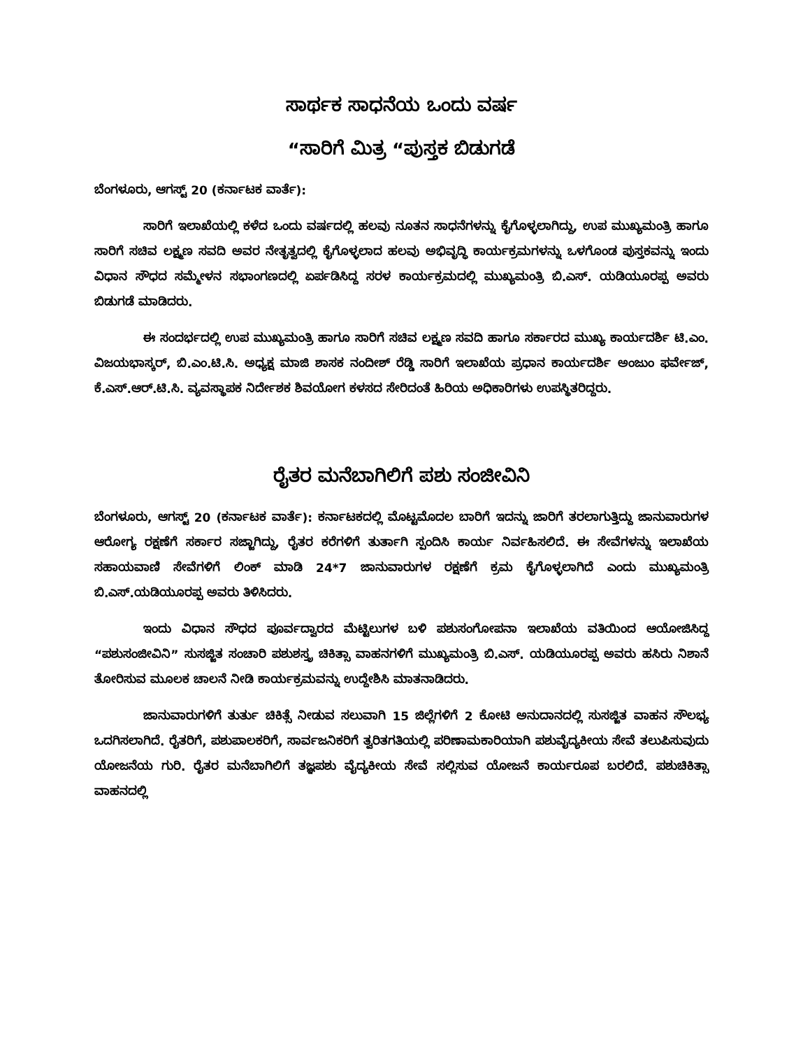ಸಾರ್ಥಕ ಸಾಧನೆಯ ಒಂದು ವರ್ಷ
“ಸಾರಿಗೆ ಮಿತ್ರ “ಪುಸ್ತಕ ಬಿಡುಗಡೆ
ಬೆಂಗಳೂರು, ಆಗಸ್ಟ್ 20 (ಕರ್ನಾಟಕ ವಾರ್ತೆ):
ಸಾರಿಗೆ ಇಲಾಖೆಯಲ್ಲಿ ಕಳೆದ ಒಂದು ವರ್ಷದಲ್ಲಿ ಹಲವು ನೂತನ ಸಾಧನೆಗಳನ್ನು ಕೈಗೊಳ್ಳಲಾಗಿದ್ದು, ಉಪ ಮುಖ್ಯಮಂತ್ರಿ ಹಾಗೂ ಸಾರಿಗೆ ಸಚಿವ ಲಕ್ಷ್ಮಣ ಸವದಿ ಅವರ ನೇತೃತ್ವದಲ್ಲಿ ಕೈಗೊಳ್ಳಲಾದ ಹಲವು ಅಭಿವೃದ್ಧಿ ಕಾರ್ಯಕ್ರಮಗಳನ್ನು ಒಳಗೊಂಡ ಪುಸ್ತಕವನ್ನು ಇಂದು ವಿಧಾನ ಸೌಧದ ಸಮ್ಮೇಳನ ಸಭಾಂಗಣದಲ್ಲಿ ಏರ್ಪಡಿಸಿದ್ದ ಸರಳ ಕಾರ್ಯಕ್ರಮದಲ್ಲಿ ಮುಖ್ಯಮಂತ್ರಿ ಬಿ.ಎಸ್. ಯಡಿಯೂರಪ್ಪ ಅವರು ಬಿಡುಗಡೆ ಮಾಡಿದರು.
ಈ ಸಂದರ್ಭದಲ್ಲಿ ಉಪ ಮುಖ್ಯಮಂತ್ರಿ ಹಾಗೂ ಸಾರಿಗೆ ಸಚಿವ ಲಕ್ಷ್ಮಣ ಸವದಿ ಹಾಗೂ ಸರ್ಕಾರದ ಮುಖ್ಯ ಕಾರ್ಯದರ್ಶಿ ಟಿ.ಎಂ. ವಿಜಯಭಾಸ್ಕರ್, ಬಿ.ಎಂ.ಟಿ.ಸಿ. ಅಧ್ಯಕ್ಷ ಮಾಜಿ ಶಾಸಕ ನಂದೀಶ್ ರೆಡ್ಡಿ ಸಾರಿಗೆ ಇಲಾಖೆಯ ಪ್ರಧಾನ ಕಾರ್ಯದರ್ಶಿ ಅಂಜುಂ ಫರ್ವೇಜ್, ಕೆ.ಎಸ್.ಆರ್.ಟಿ.ಸಿ. ವ್ಯವಸ್ಥಾಪಕ ನಿರ್ದೇಶಕ ಶಿವಯೋಗ ಕಳಸದ ಸೇರಿದಂತೆ ಹಿರಿಯ ಅಧಿಕಾರಿಗಳು ಉಪಸ್ಥಿತರಿದ್ದರು.
ರೈತರ ಮನೆಬಾಗಿಲಿಗೆ ಪಶು ಸಂಜೀವಿನಿ
ಬೆಂಗಳೂರು, ಆಗಸ್ಟ್ 20 (ಕರ್ನಾಟಕ ವಾರ್ತೆ): ಕರ್ನಾಟಕದಲ್ಲಿ ಮೊಟ್ಟಮೊದಲ ಬಾರಿಗೆ ಇದನ್ನು ಜಾರಿಗೆ ತರಲಾಗುತ್ತಿದ್ದು ಜಾನುವಾರುಗಳ ಆರೋಗ್ಯ ರಕ್ಷಣೆಗೆ ಸರ್ಕಾರ ಸಜ್ಜಾಗಿದ್ದು, ರೈತರ ಕರೆಗಳಿಗೆ ತುರ್ತಾಗಿ ಸ್ಪಂದಿಸಿ ಕಾರ್ಯ ನಿರ್ವಹಿಸಲಿದೆ. ಈ ಸೇವೆಗಳನ್ನು ಇಲಾಖೆಯ ಸಹಾಯವಾಣಿ ಸೇವೆಗಳಿಗೆ ಲಿಂಕ್ ಮಾಡಿ 24*7 ಜಾನುವಾರುಗಳ ರಕ್ಷಣೆಗೆ ಕ್ರಮ ಕೈಗೊಳ್ಳಲಾಗಿದೆ ಎಂದು ಮುಖ್ಯಮಂತ್ರಿ ಬಿ.ಎಸ್.ಯಡಿಯೂರಪ್ಪ ಅವರು ತಿಳಿಸಿದರು.
ಇಂದು ವಿಧಾನ ಸೌಧದ ಪೂರ್ವದ್ವಾರದ ಮೆಟ್ಟಿಲುಗಳ ಬಳಿ ಪಶುಸಂಗೋಪನಾ ಇಲಾಖೆಯ ವತಿಯಿಂದ ಆಯೋಜಿಸಿದ್ದ “ಪಶುಸಂಜೀವಿನಿ” ಸುಸಜ್ಜಿತ ಸಂಚಾರಿ ಪಶುಶಸ್ತ್ರ ಚಿಕಿತ್ಸಾ ವಾಹನಗಳಿಗೆ ಮುಖ್ಯಮಂತ್ರಿ ಬಿ.ಎಸ್. ಯಡಿಯೂರಪ್ಪ ಅವರು ಹಸಿರು ನಿಶಾನೆ ತೋರಿಸುವ ಮೂಲಕ ಚಾಲನೆ ನೀಡಿ ಕಾರ್ಯಕ್ರಮವನ್ನು ಉದ್ದೇಶಿಸಿ ಮಾತನಾಡಿದರು.
ಜಾನುವಾರುಗಳಿಗೆ ತುರ್ತು ಚಿಕಿತ್ಸೆ ನೀಡುವ ಸಲುವಾಗಿ 15 ಜಿಲ್ಲೆಗಳಿಗೆ 2 ಕೋಟಿ ಅನುದಾನದಲ್ಲಿ ಸುಸಜ್ಜಿತ ವಾಹನ ಸೌಲಭ್ಯ ಒದಗಿಸಲಾಗಿದೆ. ರೈತರಿಗೆ, ಪಶುಪಾಲಕರಿಗೆ, ಸಾರ್ವಜನಿಕರಿಗೆ ತ್ವರಿತಗತಿಯಲ್ಲಿ ಪರಿಣಾಮಕಾರಿಯಾಗಿ ಪಶುವೈದ್ಯಕೀಯ ಸೇವೆ ತಲುಪಿಸುವುದು ಯೋಜನೆಯ ಗುರಿ. ರೈತರ ಮನೆಬಾಗಿಲಿಗೆ ತಜ್ಞಪಶು ವೈದ್ಯಕೀಯ ಸೇವೆ ಸಲ್ಲಿಸುವ ಯೋಜನೆ ಕಾರ್ಯರೂಪ ಬರಲಿದೆ. ಪಶುಚಿಕಿತ್ಸಾ ವಾಹನದಲ್ಲಿ